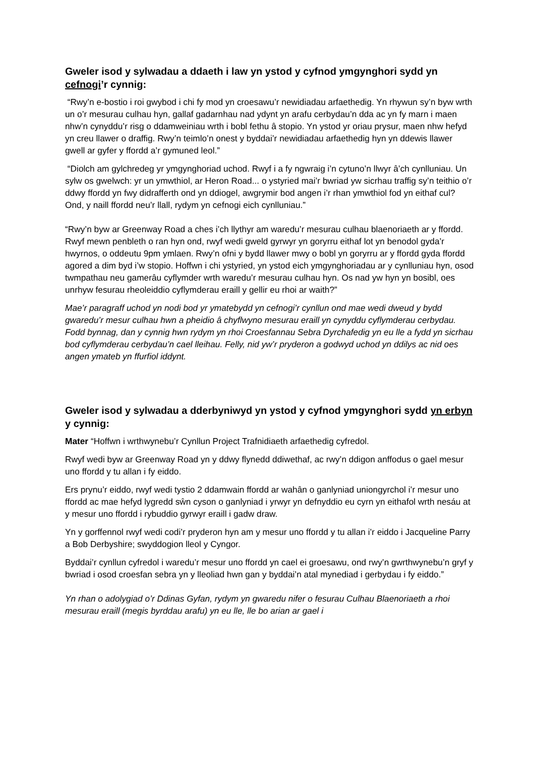Gweler isod y sylwadau a ddaeth i law yn ystod y cyfnod ymgynghori sydd yn cefnogi’r cynnig:
“Rwy’n e-bostio i roi gwybod i chi fy mod yn croesawu’r newidiadau arfaethedig. Yn rhywun sy’n byw wrth un o’r mesurau culhau hyn, gallaf gadarnhau nad ydynt yn arafu cerbydau’n dda ac yn fy marn i maen nhw’n cynyddu’r risg o ddamweiniau wrth i bobl fethu â stopio. Yn ystod yr oriau prysur, maen nhw hefyd yn creu llawer o draffig. Rwy’n teimlo’n onest y byddai’r newidiadau arfaethedig hyn yn ddewis llawer gwell ar gyfer y ffordd a’r gymuned leol.”
“Diolch am gylchredeg yr ymgynghoriad uchod. Rwyf i a fy ngwraig i’n cytuno’n llwyr â’ch cynlluniau. Un sylw os gwelwch: yr un ymwthiol, ar Heron Road... o ystyried mai’r bwriad yw sicrhau traffig sy’n teithio o’r ddwy ffordd yn fwy didrafferth ond yn ddiogel, awgrymir bod angen i’r rhan ymwthiol fod yn eithaf cul? Ond, y naill ffordd neu’r llall, rydym yn cefnogi eich cynlluniau.”
“Rwy’n byw ar Greenway Road a ches i’ch llythyr am waredu’r mesurau culhau blaenoriaeth ar y ffordd. Rwyf mewn penbleth o ran hyn ond, rwyf wedi gweld gyrwyr yn goryrru eithaf lot yn benodol gyda’r hwyrnos, o oddeutu 9pm ymlaen. Rwy’n ofni y bydd llawer mwy o bobl yn goryrru ar y ffordd gyda ffordd agored a dim byd i’w stopio. Hoffwn i chi ystyried, yn ystod eich ymgynghoriadau ar y cynlluniau hyn, osod twmpathau neu gamerâu cyflymder wrth waredu’r mesurau culhau hyn. Os nad yw hyn yn bosibl, oes unrhyw fesurau rheoleiddio cyflymderau eraill y gellir eu rhoi ar waith?”
Mae’r paragraff uchod yn nodi bod yr ymatebydd yn cefnogi’r cynllun ond mae wedi dweud y bydd gwaredu’r mesur culhau hwn a pheidio â chyflwyno mesurau eraill yn cynyddu cyflymderau cerbydau. Fodd bynnag, dan y cynnig hwn rydym yn rhoi Croesfannau Sebra Dyrchafedig yn eu lle a fydd yn sicrhau bod cyflymderau cerbydau’n cael lleihau. Felly, nid yw’r pryderon a godwyd uchod yn ddilys ac nid oes angen ymateb yn ffurfiol iddynt.
Gweler isod y sylwadau a dderbyniwyd yn ystod y cyfnod ymgynghori sydd yn erbyn y cynnig:
Mater “Hoffwn i wrthwynebu’r Cynllun Project Trafnidiaeth arfaethedig cyfredol.
Rwyf wedi byw ar Greenway Road yn y ddwy flynedd ddiwethaf, ac rwy’n ddigon anffodus o gael mesur uno ffordd y tu allan i fy eiddo.
Ers prynu’r eiddo, rwyf wedi tystio 2 ddamwain ffordd ar wahân o ganlyniad uniongyrchol i’r mesur uno ffordd ac mae hefyd lygredd sŵn cyson o ganlyniad i yrwyr yn defnyddio eu cyrn yn eithafol wrth nesáu at y mesur uno ffordd i rybuddio gyrwyr eraill i gadw draw.
Yn y gorffennol rwyf wedi codi’r pryderon hyn am y mesur uno ffordd y tu allan i’r eiddo i Jacqueline Parry a Bob Derbyshire; swyddogion lleol y Cyngor.
Byddai’r cynllun cyfredol i waredu’r mesur uno ffordd yn cael ei groesawu, ond rwy’n gwrthwynebu’n gryf y bwriad i osod croesfan sebra yn y lleoliad hwn gan y byddai’n atal mynediad i gerbydau i fy eiddo.”
Yn rhan o adolygiad o’r Ddinas Gyfan, rydym yn gwaredu nifer o fesurau Culhau Blaenoriaeth a rhoi mesurau eraill (megis byrddau arafu) yn eu lle, lle bo arian ar gael i